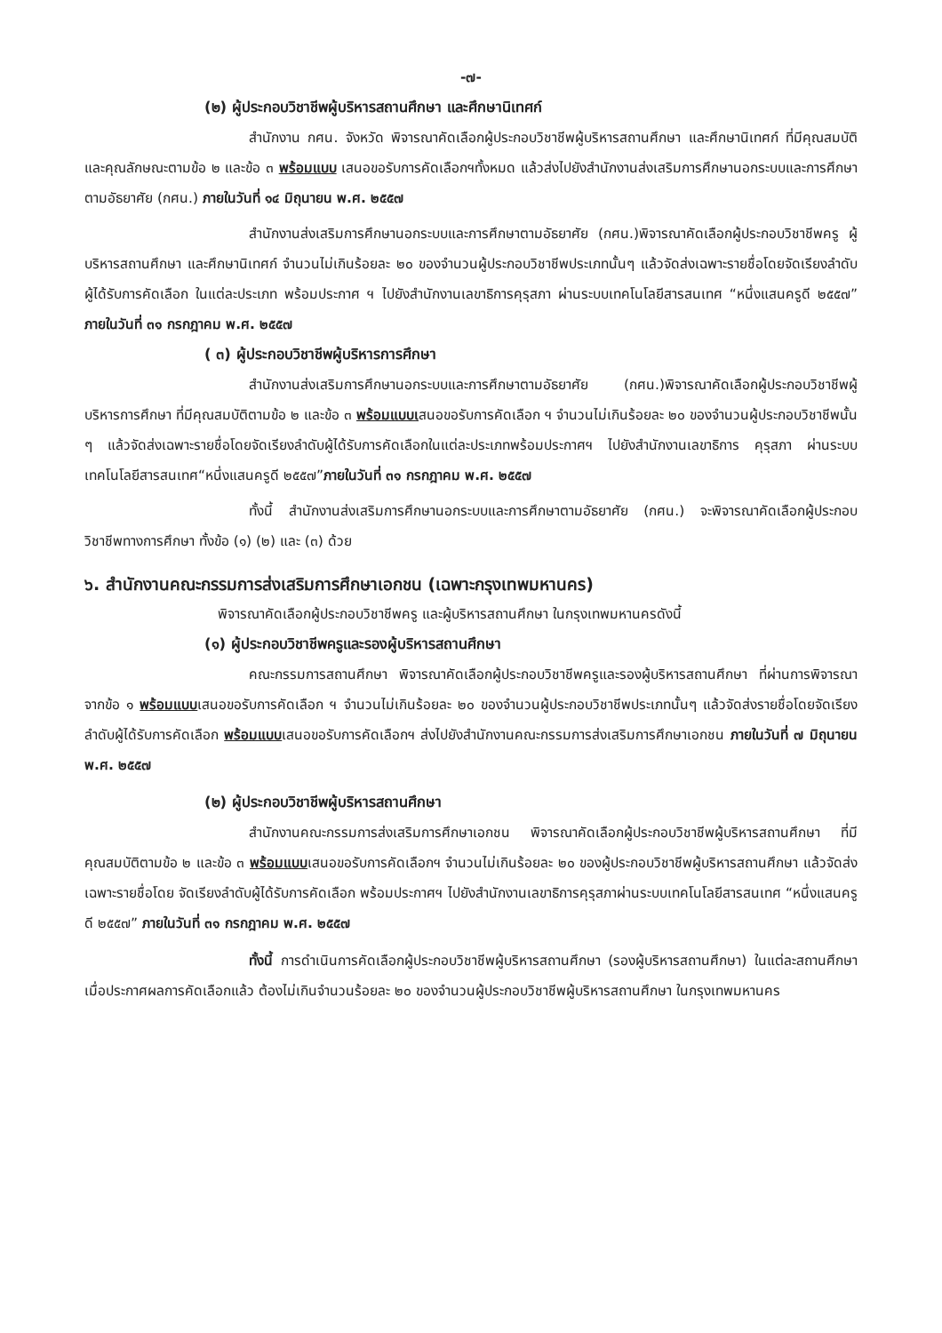-๗-
(๒) ผู้ประกอบวิชาชีพผู้บริหารสถานศึกษา และศึกษานิเทศก์
สำนักงาน กศน. จังหวัด พิจารณาคัดเลือกผู้ประกอบวิชาชีพผู้บริหารสถานศึกษา และศึกษานิเทศก์ ที่มีคุณสมบัติและคุณลักษณะตามข้อ ๒ และข้อ ๓ พร้อมแบบ เสนอขอรับการคัดเลือกฯทั้งหมด แล้วส่งไปยังสำนักงานส่งเสริมการศึกษานอกระบบและการศึกษาตามอัธยาศัย (กศน.) ภายในวันที่ ๑๔ มิถุนายน พ.ศ. ๒๕๕๗
สำนักงานส่งเสริมการศึกษานอกระบบและการศึกษาตามอัธยาศัย (กศน.)พิจารณาคัดเลือกผู้ประกอบวิชาชีพครู ผู้บริหารสถานศึกษา และศึกษานิเทศก์ จำนวนไม่เกินร้อยละ ๒๐ ของจำนวนผู้ประกอบวิชาชีพประเภทนั้นๆ แล้วจัดส่งเฉพาะรายชื่อโดยจัดเรียงลำดับผู้ได้รับการคัดเลือก ในแต่ละประเภท พร้อมประกาศ ฯ ไปยังสำนักงานเลขาธิการคุรุสภา ผ่านระบบเทคโนโลยีสารสนเทศ “หนึ่งแสนครูดี ๒๕๕๗” ภายในวันที่ ๓๑ กรกฎาคม พ.ศ. ๒๕๕๗
( ๓) ผู้ประกอบวิชาชีพผู้บริหารการศึกษา
สำนักงานส่งเสริมการศึกษานอกระบบและการศึกษาตามอัธยาศัย (กศน.)พิจารณาคัดเลือกผู้ประกอบวิชาชีพผู้บริหารการศึกษา ที่มีคุณสมบัติตามข้อ ๒ และข้อ ๓ พร้อมแบบเสนอขอรับการคัดเลือก ฯ จำนวนไม่เกินร้อยละ ๒๐ ของจำนวนผู้ประกอบวิชาชีพนั้น ๆ แล้วจัดส่งเฉพาะรายชื่อโดยจัดเรียงลำดับผู้ได้รับการคัดเลือกในแต่ละประเภทพร้อมประกาศฯ ไปยังสำนักงานเลขาธิการ คุรุสภา ผ่านระบบเทคโนโลยีสารสนเทศ“หนึ่งแสนครูดี ๒๕๕๗”ภายในวันที่ ๓๑ กรกฎาคม พ.ศ. ๒๕๕๗
ทั้งนี้ สำนักงานส่งเสริมการศึกษานอกระบบและการศึกษาตามอัธยาศัย (กศน.) จะพิจารณาคัดเลือกผู้ประกอบวิชาชีพทางการศึกษา ทั้งข้อ (๑) (๒) และ (๓) ด้วย
๖. สำนักงานคณะกรรมการส่งเสริมการศึกษาเอกชน (เฉพาะกรุงเทพมหานคร)
พิจารณาคัดเลือกผู้ประกอบวิชาชีพครู และผู้บริหารสถานศึกษา ในกรุงเทพมหานครดังนี้
(๑) ผู้ประกอบวิชาชีพครูและรองผู้บริหารสถานศึกษา
คณะกรรมการสถานศึกษา พิจารณาคัดเลือกผู้ประกอบวิชาชีพครูและรองผู้บริหารสถานศึกษา ที่ผ่านการพิจารณาจากข้อ ๑ พร้อมแบบเสนอขอรับการคัดเลือก ฯ จำนวนไม่เกินร้อยละ ๒๐ ของจำนวนผู้ประกอบวิชาชีพประเภทนั้นๆ แล้วจัดส่งรายชื่อโดยจัดเรียงลำดับผู้ได้รับการคัดเลือก พร้อมแบบเสนอขอรับการคัดเลือกฯ ส่งไปยังสำนักงานคณะกรรมการส่งเสริมการศึกษาเอกชน ภายในวันที่ ๗ มิถุนายน พ.ศ. ๒๕๕๗
(๒) ผู้ประกอบวิชาชีพผู้บริหารสถานศึกษา
สำนักงานคณะกรรมการส่งเสริมการศึกษาเอกชน พิจารณาคัดเลือกผู้ประกอบวิชาชีพผู้บริหารสถานศึกษา ที่มีคุณสมบัติตามข้อ ๒ และข้อ ๓ พร้อมแบบเสนอขอรับการคัดเลือกฯ จำนวนไม่เกินร้อยละ ๒๐ ของผู้ประกอบวิชาชีพผู้บริหารสถานศึกษา แล้วจัดส่งเฉพาะรายชื่อโดย จัดเรียงลำดับผู้ได้รับการคัดเลือก พร้อมประกาศฯ ไปยังสำนักงานเลขาธิการคุรุสภาผ่านระบบเทคโนโลยีสารสนเทศ “หนึ่งแสนครูดี ๒๕๕๗” ภายในวันที่ ๓๑ กรกฎาคม พ.ศ. ๒๕๕๗
ทั้งนี้ การดำเนินการคัดเลือกผู้ประกอบวิชาชีพผู้บริหารสถานศึกษา (รองผู้บริหารสถานศึกษา) ในแต่ละสถานศึกษา เมื่อประกาศผลการคัดเลือกแล้ว ต้องไม่เกินจำนวนร้อยละ ๒๐ ของจำนวนผู้ประกอบวิชาชีพผู้บริหารสถานศึกษา ในกรุงเทพมหานคร